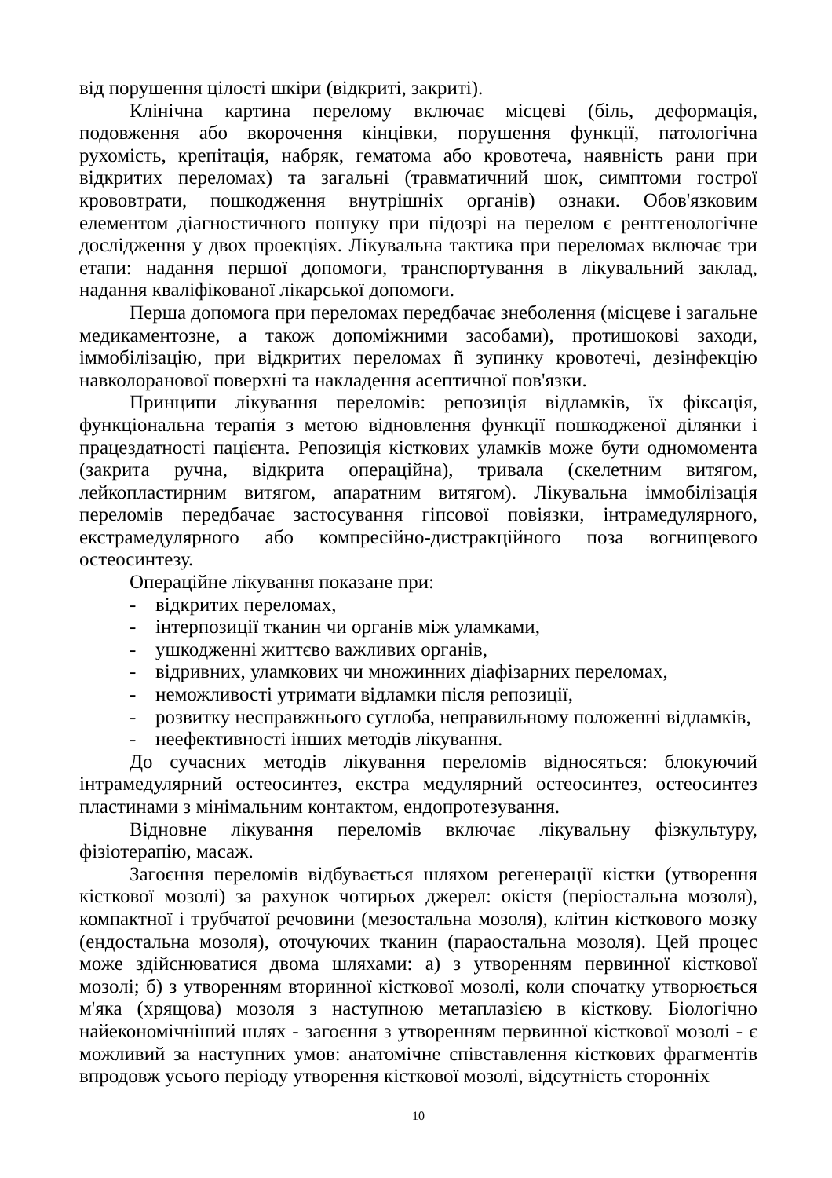від порушення цілості шкіри (відкриті, закриті).
Клінічна картина перелому включає місцеві (біль, деформація, подовження або вкорочення кінцівки, порушення функції, патологічна рухомість, крепітація, набряк, гематома або кровотеча, наявність рани при відкритих переломах) та загальні (травматичний шок, симптоми гострої крововтрати, пошкодження внутрішніх органів) ознаки. Обов'язковим елементом діагностичного пошуку при підозрі на перелом є рентгенологічне дослідження у двох проекціях. Лікувальна тактика при переломах включає три етапи: надання першої допомоги, транспортування в лікувальний заклад, надання кваліфікованої лікарської допомоги.
Перша допомога при переломах передбачає знеболення (місцеве і загальне медикаментозне, а також допоміжними засобами), протишокові заходи, іммобілізацію, при відкритих переломах ñ зупинку кровотечі, дезінфекцію навколоранової поверхні та накладення асептичної пов'язки.
Принципи лікування переломів: репозиція відламків, їх фіксація, функціональна терапія з метою відновлення функції пошкодженої ділянки і працездатності пацієнта. Репозиція кісткових уламків може бути одномомента (закрита ручна, відкрита операційна), тривала (скелетним витягом, лейкопластирним витягом, апаратним витягом). Лікувальна іммобілізація переломів передбачає застосування гіпсової повіязки, інтрамедулярного, екстрамедулярного або компресійно-дистракційного поза вогнищевого остеосинтезу.
Операційне лікування показане при:
- відкритих переломах,
- інтерпозиції тканин чи органів між уламками,
- ушкодженні життєво важливих органів,
- відривних, уламкових чи множинних діафізарних переломах,
- неможливості утримати відламки після репозиції,
- розвитку несправжнього суглоба, неправильному положенні відламків,
- неефективності інших методів лікування.
До сучасних методів лікування переломів відносяться: блокуючий інтрамедулярний остеосинтез, екстра медулярний остеосинтез, остеосинтез пластинами з мінімальним контактом, ендопротезування.
Відновне лікування переломів включає лікувальну фізкультуру, фізіотерапію, масаж.
Загоєння переломів відбувається шляхом регенерації кістки (утворення кісткової мозолі) за рахунок чотирьох джерел: окістя (періостальна мозоля), компактної і трубчатої речовини (мезостальна мозоля), клітин кісткового мозку (ендостальна мозоля), оточуючих тканин (параостальна мозоля). Цей процес може здійснюватися двома шляхами: а) з утворенням первинної кісткової мозолі; б) з утворенням вторинної кісткової мозолі, коли спочатку утворюється м'яка (хрящова) мозоля з наступною метаплазією в кісткову. Біологічно найекономічніший шлях - загоєння з утворенням первинної кісткової мозолі - є можливий за наступних умов: анатомічне співставлення кісткових фрагментів впродовж усього періоду утворення кісткової мозолі, відсутність сторонніх
10